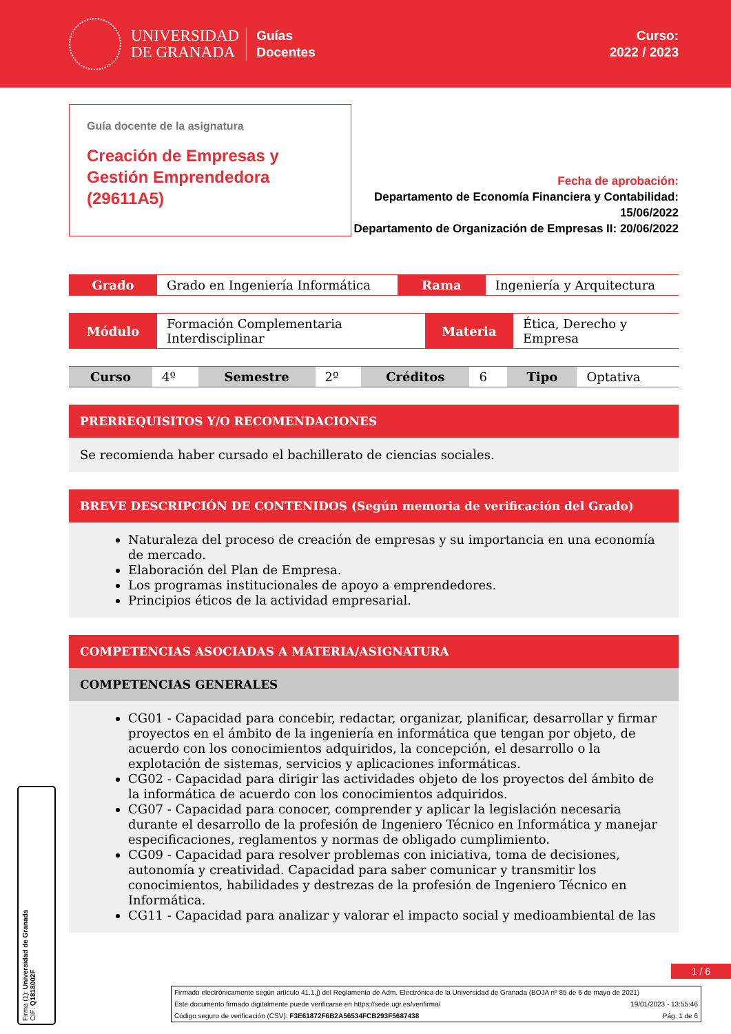UNIVERSIDAD
DE GRANADA
Guías
Docentes
Curso:
2022 / 2023
Guía docente de la asignatura
Creación de Empresas y Gestión Emprendedora (29611A5)
Fecha de aprobación:
Departamento de Economía Financiera y Contabilidad: 15/06/2022
Departamento de Organización de Empresas II: 20/06/2022
| Grado | Grado en Ingeniería Informática | Rama | Ingeniería y Arquitectura |
| Módulo | Formación Complementaria Interdisciplinar | Materia | Ética, Derecho y Empresa |
| Curso | 4º | Semestre | 2º | Créditos | 6 | Tipo | Optativa |
PRERREQUISITOS Y/O RECOMENDACIONES
Se recomienda haber cursado el bachillerato de ciencias sociales.
BREVE DESCRIPCIÓN DE CONTENIDOS (Según memoria de verificación del Grado)
Naturaleza del proceso de creación de empresas y su importancia en una economía de mercado.
Elaboración del Plan de Empresa.
Los programas institucionales de apoyo a emprendedores.
Principios éticos de la actividad empresarial.
COMPETENCIAS ASOCIADAS A MATERIA/ASIGNATURA
COMPETENCIAS GENERALES
CG01 - Capacidad para concebir, redactar, organizar, planificar, desarrollar y firmar proyectos en el ámbito de la ingeniería en informática que tengan por objeto, de acuerdo con los conocimientos adquiridos, la concepción, el desarrollo o la explotación de sistemas, servicios y aplicaciones informáticas.
CG02 - Capacidad para dirigir las actividades objeto de los proyectos del ámbito de la informática de acuerdo con los conocimientos adquiridos.
CG07 - Capacidad para conocer, comprender y aplicar la legislación necesaria durante el desarrollo de la profesión de Ingeniero Técnico en Informática y manejar especificaciones, reglamentos y normas de obligado cumplimiento.
CG09 - Capacidad para resolver problemas con iniciativa, toma de decisiones, autonomía y creatividad. Capacidad para saber comunicar y transmitir los conocimientos, habilidades y destrezas de la profesión de Ingeniero Técnico en Informática.
CG11 - Capacidad para analizar y valorar el impacto social y medioambiental de las
1 / 6
Firmado electrónicamente según artículo 41.1.j) del Reglamento de Adm. Electrónica de la Universidad de Granada (BOJA nº 85 de 6 de mayo de 2021)
Este documento firmado digitalmente puede verificarse en https://sede.ugr.es/verifirma/ 19/01/2023 - 13:55:46
Código seguro de verificación (CSV): F3E61872F6B2A56534FCB293F5687438 Pág. 1 de 6
Firma (1): Universidad de Granada
CIF: Q1818002F